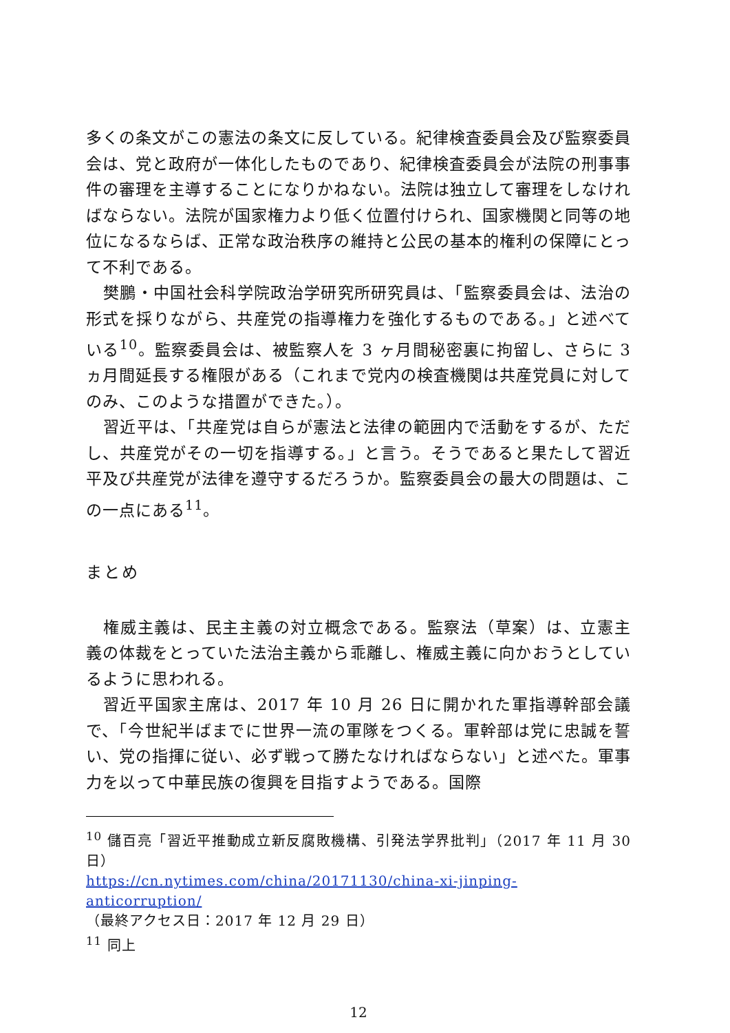多くの条文がこの憲法の条文に反している。紀律検査委員会及び監察委員会は、党と政府が一体化したものであり、紀律検査委員会が法院の刑事事件の審理を主導することになりかねない。法院は独立して審理をしなければならない。法院が国家権力より低く位置付けられ、国家機関と同等の地位になるならば、正常な政治秩序の維持と公民の基本的権利の保障にとって不利である。
樊鵬・中国社会科学院政治学研究所研究員は、「監察委員会は、法治の形式を採りながら、共産党の指導権力を強化するものである。」と述べている<sup>10</sup>。監察委員会は、被監察人を 3 ヶ月間秘密裏に拘留し、さらに 3 ヵ月間延長する権限がある（これまで党内の検査機関は共産党員に対してのみ、このような措置ができた。）。
習近平は、「共産党は自らが憲法と法律の範囲内で活動をするが、ただし、共産党がその一切を指導する。」と言う。そうであると果たして習近平及び共産党が法律を遵守するだろうか。監察委員会の最大の問題は、この一点にある<sup>11</sup>。
まとめ
権威主義は、民主主義の対立概念である。監察法（草案）は、立憲主義の体裁をとっていた法治主義から乖離し、権威主義に向かおうとしているように思われる。
習近平国家主席は、2017 年 10 月 26 日に開かれた軍指導幹部会議で、「今世紀半ばまでに世界一流の軍隊をつくる。軍幹部は党に忠誠を誓い、党の指揮に従い、必ず戦って勝たなければならない」と述べた。軍事力を以って中華民族の復興を目指すようである。国際
<sup>10</sup> 儲百亮「習近平推動成立新反腐敗機構、引発法学界批判」（2017 年 11 月 30 日）
https://cn.nytimes.com/china/20171130/china-xi-jinping-anticorruption/
（最終アクセス日：2017 年 12 月 29 日）
<sup>11</sup> 同上
12